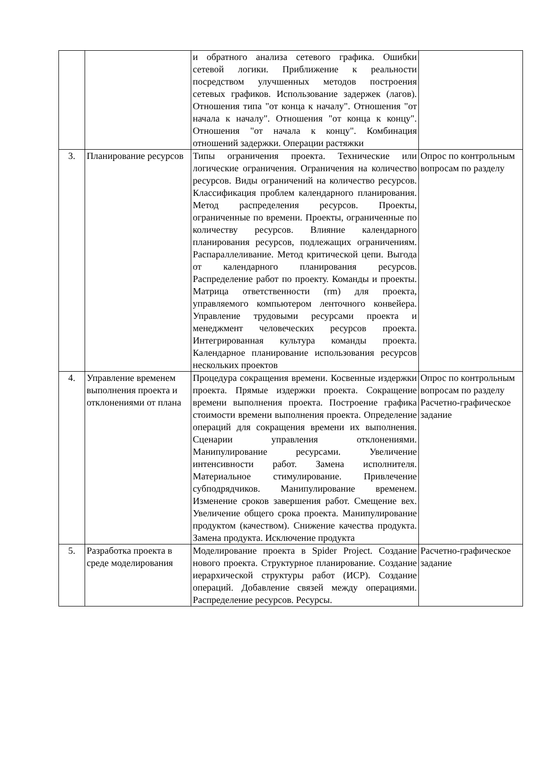| | | и обратного анализа сетевого графика. Ошибки сетевой логики. Приближение к реальности посредством улучшенных методов построения сетевых графиков. Использование задержек (лагов). Отношения типа "от конца к началу". Отношения "от начала к началу". Отношения "от конца к концу". Отношения "от начала к концу". Комбинация отношений задержки. Операции растяжки | |
| 3. | Планирование ресурсов | Типы ограничения проекта. Технические или логические ограничения. Ограничения на количество ресурсов. Виды ограничений на количество ресурсов. Классификация проблем календарного планирования. Метод распределения ресурсов. Проекты, ограниченные по времени. Проекты, ограниченные по количеству ресурсов. Влияние календарного планирования ресурсов, подлежащих ограничениям. Распараллеливание. Метод критической цепи. Выгода от календарного планирования ресурсов. Распределение работ по проекту. Команды и проекты. Матрица ответственности (rm) для проекта, управляемого компьютером ленточного конвейера. Управление трудовыми ресурсами проекта и менеджмент человеческих ресурсов проекта. Интегрированная культура команды проекта. Календарное планирование использования ресурсов нескольких проектов | Опрос по контрольным вопросам по разделу |
| 4. | Управление временем выполнения проекта и отклонениями от плана | Процедура сокращения времени. Косвенные издержки проекта. Прямые издержки проекта. Сокращение времени выполнения проекта. Построение графика стоимости времени выполнения проекта. Определение операций для сокращения времени их выполнения. Сценарии управления отклонениями. Манипулирование ресурсами. Увеличение интенсивности работ. Замена исполнителя. Материальное стимулирование. Привлечение субподрядчиков. Манипулирование временем. Изменение сроков завершения работ. Смещение вех. Увеличение общего срока проекта. Манипулирование продуктом (качеством). Снижение качества продукта. Замена продукта. Исключение продукта | Опрос по контрольным вопросам по разделу Расчетно-графическое задание |
| 5. | Разработка проекта в среде моделирования | Моделирование проекта в Spider Project. Создание нового проекта. Структурное планирование. Создание иерархической структуры работ (ИСР). Создание операций. Добавление связей между операциями. Распределение ресурсов. Ресурсы. | Расчетно-графическое задание |